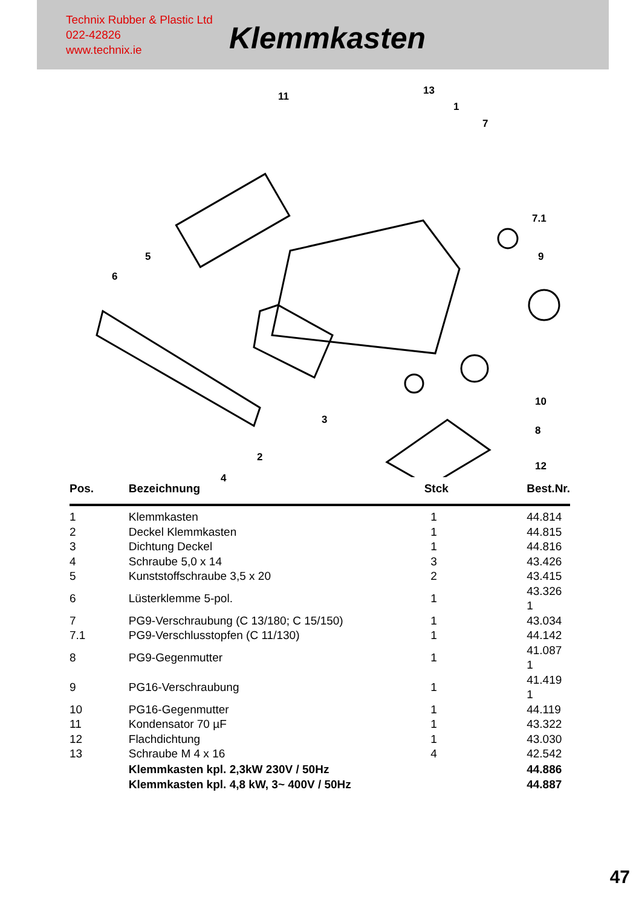Technix Rubber & Plastic Ltd
022-42826
www.technix.ie
Klemmkasten
11 13
1
7
7.1
5
6
9
10
3
8
2
12
4
| Pos. | Bezeichnung | Stck | Best.Nr. |
| --- | --- | --- | --- |
| 1 | Klemmkasten | 1 | 44.814 |
| 2 | Deckel Klemmkasten | 1 | 44.815 |
| 3 | Dichtung Deckel | 1 | 44.816 |
| 4 | Schraube 5,0 x 14 | 3 | 43.426 |
| 5 | Kunststoffschraube 3,5 x 20 | 2 | 43.415 |
| 6 | Lüsterklemme 5-pol. | 1 | 43.326 1 |
| 7 | PG9-Verschraubung (C 13/180; C 15/150) | 1 | 43.034 |
| 7.1 | PG9-Verschlusstopfen (C 11/130) | 1 | 44.142 |
| 8 | PG9-Gegenmutter | 1 | 41.087 1 |
| 9 | PG16-Verschraubung | 1 | 41.419 1 |
| 10 | PG16-Gegenmutter | 1 | 44.119 |
| 11 | Kondensator 70 µF | 1 | 43.322 |
| 12 | Flachdichtung | 1 | 43.030 |
| 13 | Schraube M 4 x 16 | 4 | 42.542 |
| | Klemmkasten kpl. 2,3kW 230V / 50Hz | | 44.886 |
| | Klemmkasten kpl. 4,8 kW, 3~ 400V / 50Hz | | 44.887 |
47